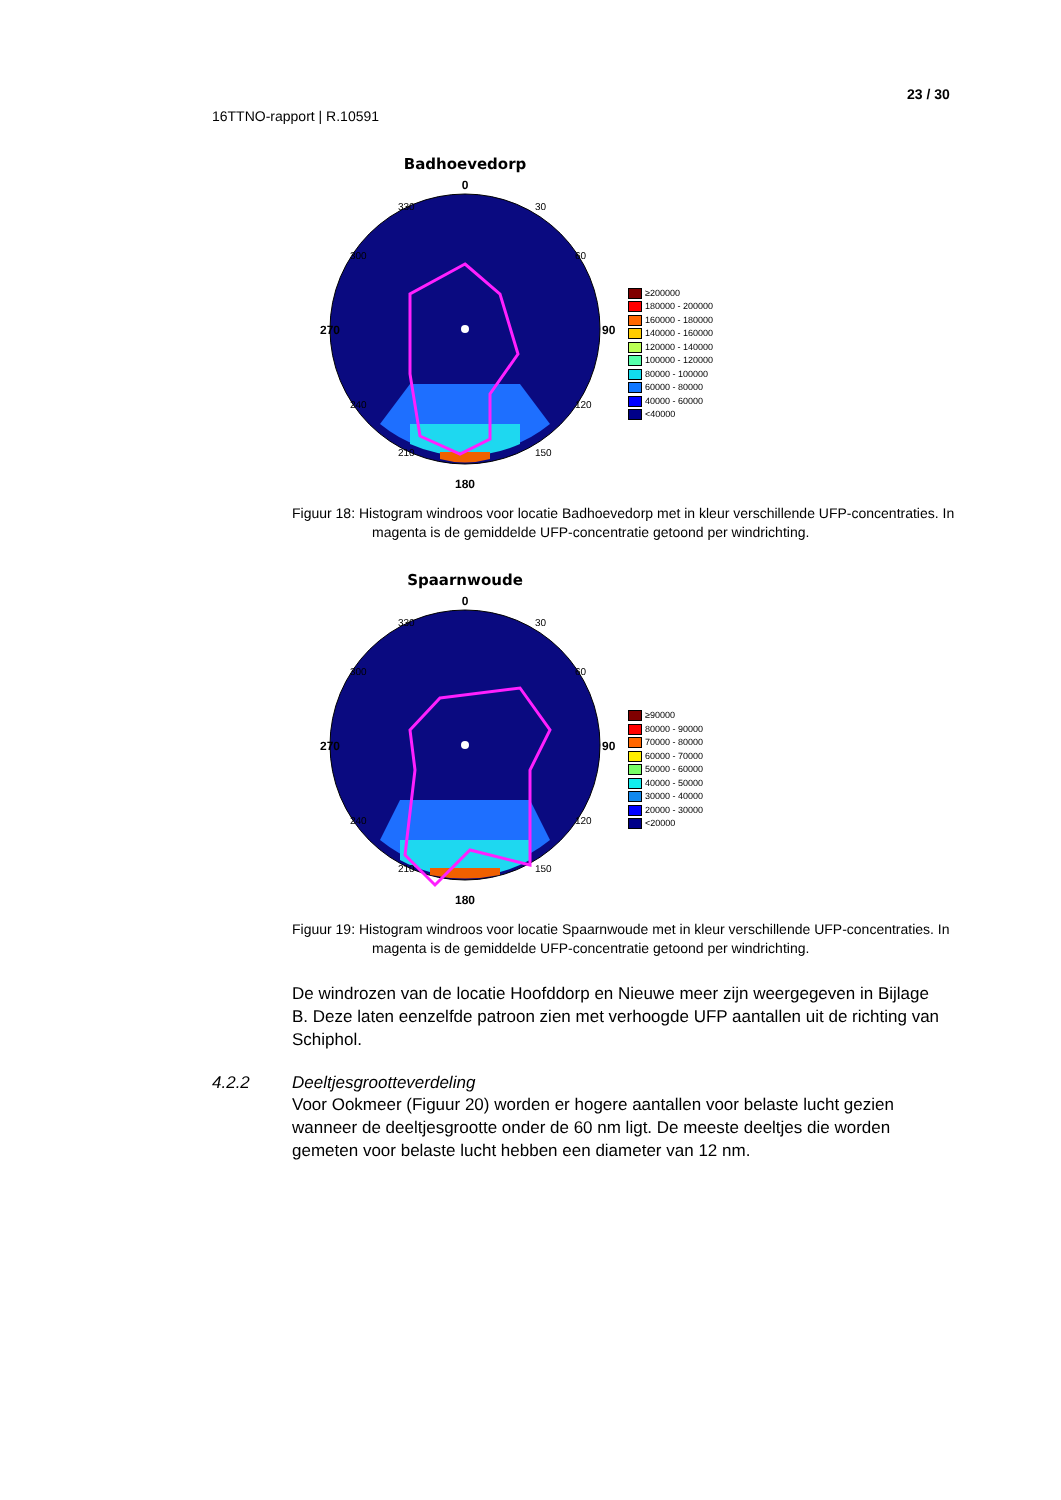23 / 30
16TTNO-rapport | R.10591
Badhoevedorp
0
270
90
180
300
60
330
30
240
120
210
150
≥200000
180000 - 200000
160000 - 180000
140000 - 160000
120000 - 140000
100000 - 120000
80000 - 100000
60000 - 80000
40000 - 60000
<40000
Figuur 18: Histogram windroos voor locatie Badhoevedorp met in kleur verschillende UFP-concentraties. In magenta is de gemiddelde UFP-concentratie getoond per windrichting.
Spaarnwoude
0
270
90
180
300
60
330
30
240
120
210
150
≥90000
80000 - 90000
70000 - 80000
60000 - 70000
50000 - 60000
40000 - 50000
30000 - 40000
20000 - 30000
<20000
Figuur 19: Histogram windroos voor locatie Spaarnwoude met in kleur verschillende UFP-concentraties. In magenta is de gemiddelde UFP-concentratie getoond per windrichting.
De windrozen van de locatie Hoofddorp en Nieuwe meer zijn weergegeven in Bijlage B. Deze laten eenzelfde patroon zien met verhoogde UFP aantallen uit de richting van Schiphol.
4.2.2 Deeltjesgrootteverdeling
Voor Ookmeer (Figuur 20) worden er hogere aantallen voor belaste lucht gezien wanneer de deeltjesgrootte onder de 60 nm ligt. De meeste deeltjes die worden gemeten voor belaste lucht hebben een diameter van 12 nm.